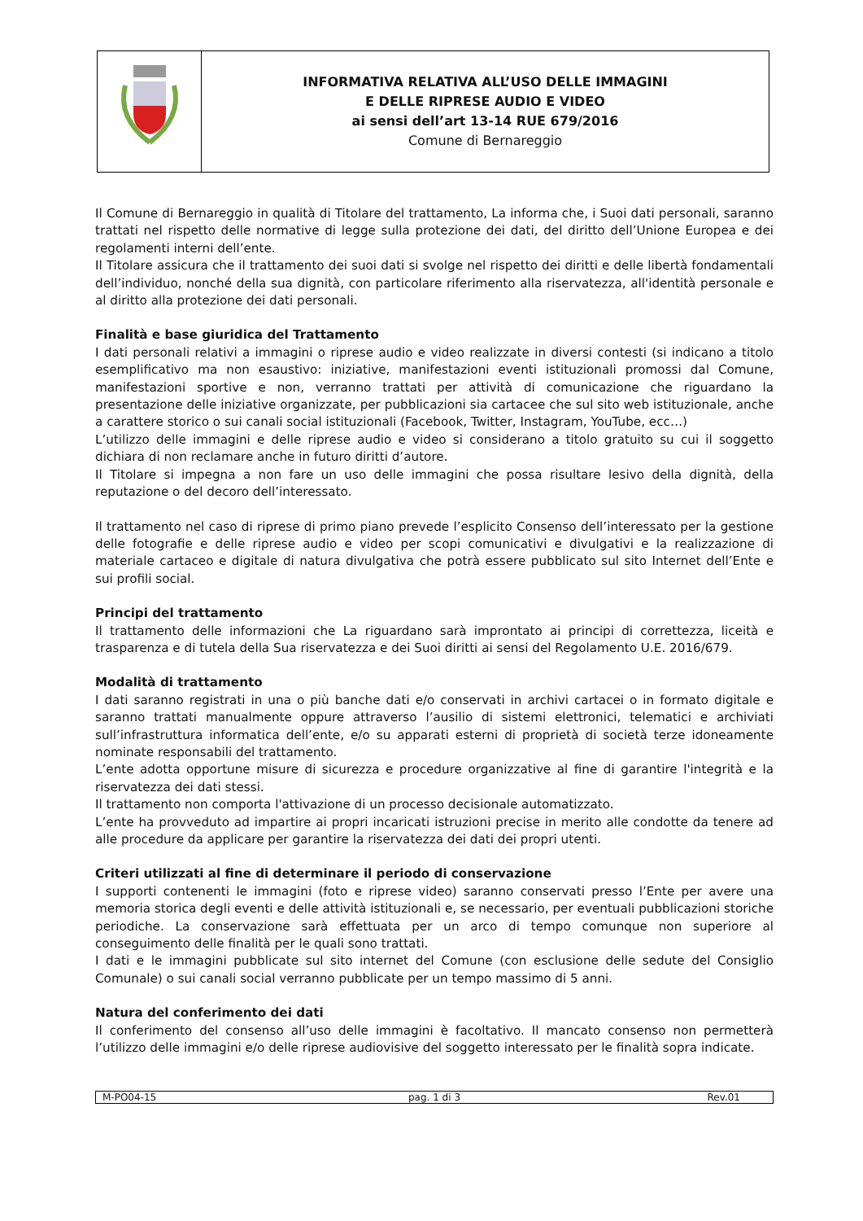| | INFORMATIVA RELATIVA ALL’USO DELLE IMMAGINI E DELLE RIPRESE AUDIO E VIDEO ai sensi dell’art 13-14 RUE 679/2016 Comune di Bernareggio |
Il Comune di Bernareggio in qualità di Titolare del trattamento, La informa che, i Suoi dati personali, saranno trattati nel rispetto delle normative di legge sulla protezione dei dati, del diritto dell’Unione Europea e dei regolamenti interni dell’ente.
Il Titolare assicura che il trattamento dei suoi dati si svolge nel rispetto dei diritti e delle libertà fondamentali dell’individuo, nonché della sua dignità, con particolare riferimento alla riservatezza, all'identità personale e al diritto alla protezione dei dati personali.
Finalità e base giuridica del Trattamento
I dati personali relativi a immagini o riprese audio e video realizzate in diversi contesti (si indicano a titolo esemplificativo ma non esaustivo: iniziative, manifestazioni eventi istituzionali promossi dal Comune, manifestazioni sportive e non, verranno trattati per attività di comunicazione che riguardano la presentazione delle iniziative organizzate, per pubblicazioni sia cartacee che sul sito web istituzionale, anche a carattere storico o sui canali social istituzionali (Facebook, Twitter, Instagram, YouTube, ecc…)
L’utilizzo delle immagini e delle riprese audio e video si considerano a titolo gratuito su cui il soggetto dichiara di non reclamare anche in futuro diritti d’autore.
Il Titolare si impegna a non fare un uso delle immagini che possa risultare lesivo della dignità, della reputazione o del decoro dell’interessato.
Il trattamento nel caso di riprese di primo piano prevede l’esplicito Consenso dell’interessato per la gestione delle fotografie e delle riprese audio e video per scopi comunicativi e divulgativi e la realizzazione di materiale cartaceo e digitale di natura divulgativa che potrà essere pubblicato sul sito Internet dell’Ente e sui profili social.
Principi del trattamento
Il trattamento delle informazioni che La riguardano sarà improntato ai principi di correttezza, liceità e trasparenza e di tutela della Sua riservatezza e dei Suoi diritti ai sensi del Regolamento U.E. 2016/679.
Modalità di trattamento
I dati saranno registrati in una o più banche dati e/o conservati in archivi cartacei o in formato digitale e saranno trattati manualmente oppure attraverso l’ausilio di sistemi elettronici, telematici e archiviati sull’infrastruttura informatica dell’ente, e/o su apparati esterni di proprietà di società terze idoneamente nominate responsabili del trattamento.
L’ente adotta opportune misure di sicurezza e procedure organizzative al fine di garantire l'integrità e la riservatezza dei dati stessi.
Il trattamento non comporta l'attivazione di un processo decisionale automatizzato.
L’ente ha provveduto ad impartire ai propri incaricati istruzioni precise in merito alle condotte da tenere ad alle procedure da applicare per garantire la riservatezza dei dati dei propri utenti.
Criteri utilizzati al fine di determinare il periodo di conservazione
I supporti contenenti le immagini (foto e riprese video) saranno conservati presso l’Ente per avere una memoria storica degli eventi e delle attività istituzionali e, se necessario, per eventuali pubblicazioni storiche periodiche. La conservazione sarà effettuata per un arco di tempo comunque non superiore al conseguimento delle finalità per le quali sono trattati.
I dati e le immagini pubblicate sul sito internet del Comune (con esclusione delle sedute del Consiglio Comunale) o sui canali social verranno pubblicate per un tempo massimo di 5 anni.
Natura del conferimento dei dati
Il conferimento del consenso all’uso delle immagini è facoltativo. Il mancato consenso non permetterà l’utilizzo delle immagini e/o delle riprese audiovisive del soggetto interessato per le finalità sopra indicate.
| M-PO04-15 | pag. 1 di 3 | Rev.01 |